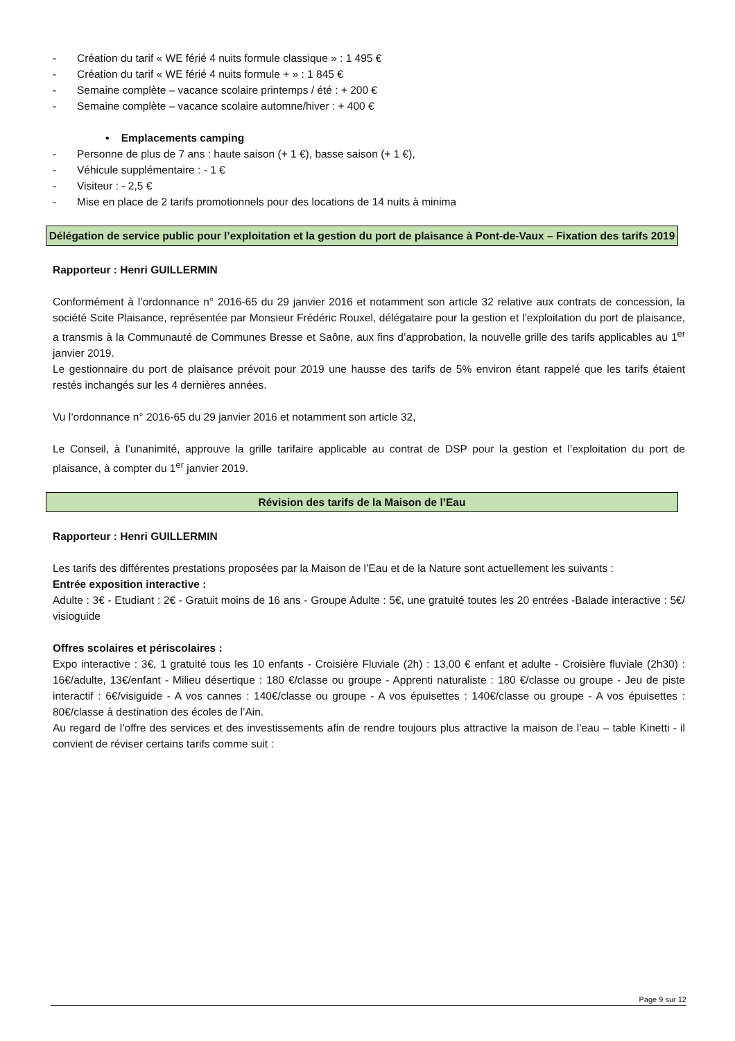- Création du tarif « WE férié 4 nuits formule classique » : 1 495 €
- Création du tarif « WE férié 4 nuits formule + » : 1 845 €
- Semaine complète – vacance scolaire printemps / été : + 200 €
- Semaine complète – vacance scolaire automne/hiver : + 400 €
• Emplacements camping
- Personne de plus de 7 ans : haute saison (+ 1 €), basse saison (+ 1 €),
- Véhicule supplémentaire : - 1 €
- Visiteur : - 2,5 €
- Mise en place de 2 tarifs promotionnels pour des locations de 14 nuits à minima
Délégation de service public pour l’exploitation et la gestion du port de plaisance à Pont-de-Vaux – Fixation des tarifs 2019
Rapporteur : Henri GUILLERMIN
Conformément à l’ordonnance n° 2016-65 du 29 janvier 2016 et notamment son article 32 relative aux contrats de concession, la société Scite Plaisance, représentée par Monsieur Frédéric Rouxel, délégataire pour la gestion et l’exploitation du port de plaisance, a transmis à la Communauté de Communes Bresse et Saône, aux fins d’approbation, la nouvelle grille des tarifs applicables au 1<sup>er</sup> janvier 2019.
Le gestionnaire du port de plaisance prévoit pour 2019 une hausse des tarifs de 5% environ étant rappelé que les tarifs étaient restés inchangés sur les 4 dernières années.
Vu l’ordonnance n° 2016-65 du 29 janvier 2016 et notamment son article 32,
Le Conseil, à l’unanimité, approuve la grille tarifaire applicable au contrat de DSP pour la gestion et l’exploitation du port de plaisance, à compter du 1<sup>er</sup> janvier 2019.
Révision des tarifs de la Maison de l’Eau
Rapporteur : Henri GUILLERMIN
Les tarifs des différentes prestations proposées par la Maison de l’Eau et de la Nature sont actuellement les suivants :
Entrée exposition interactive :
Adulte : 3€ - Etudiant : 2€ - Gratuit moins de 16 ans - Groupe Adulte : 5€, une gratuité toutes les 20 entrées -Balade interactive : 5€/ visioguide
Offres scolaires et périscolaires :
Expo interactive : 3€, 1 gratuité tous les 10 enfants - Croisière Fluviale (2h) : 13,00 € enfant et adulte - Croisière fluviale (2h30) : 16€/adulte, 13€/enfant - Milieu désertique : 180 €/classe ou groupe - Apprenti naturaliste : 180 €/classe ou groupe - Jeu de piste interactif : 6€/visiguide - A vos cannes : 140€/classe ou groupe - A vos épuisettes : 140€/classe ou groupe - A vos épuisettes : 80€/classe à destination des écoles de l’Ain.
Au regard de l’offre des services et des investissements afin de rendre toujours plus attractive la maison de l’eau – table Kinetti - il convient de réviser certains tarifs comme suit :
Page 9 sur 12